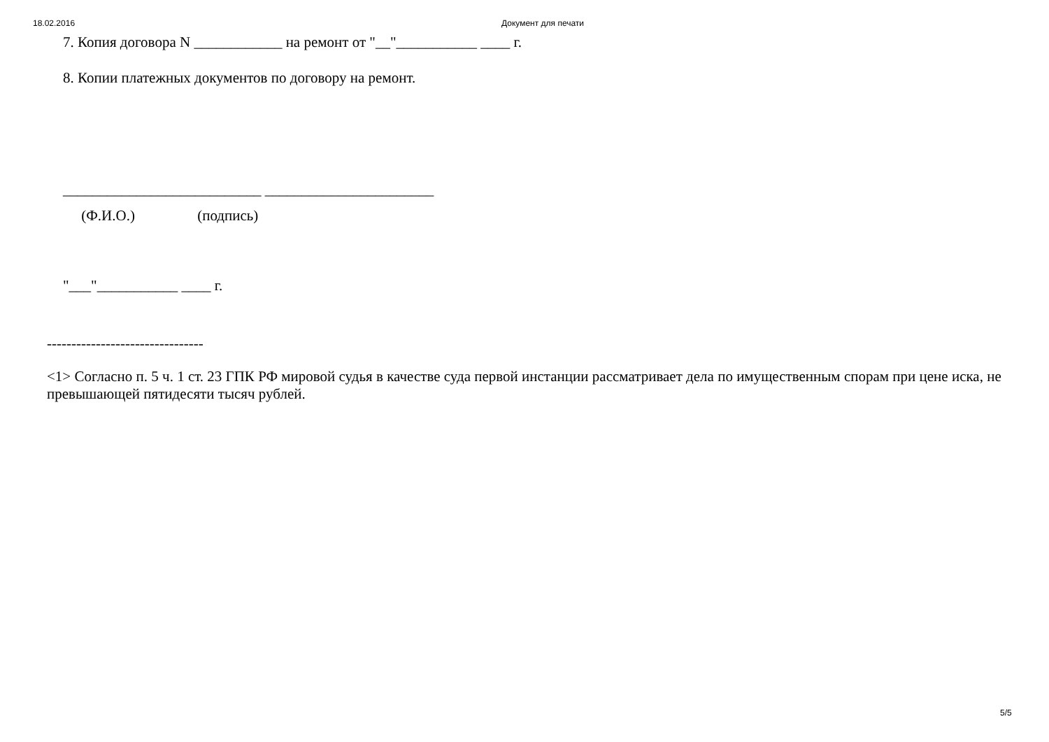18.02.2016 Документ для печати
7. Копия договора N ____________ на ремонт от "__"___________ ____ г.
8. Копии платежных документов по договору на ремонт.
___________________________ _______________________
(Ф.И.О.) (подпись)
"___"___________ ____ г.
--------------------------------
<1> Согласно п. 5 ч. 1 ст. 23 ГПК РФ мировой судья в качестве суда первой инстанции рассматривает дела по имущественным спорам при цене иска, не превышающей пятидесяти тысяч рублей.
5/5